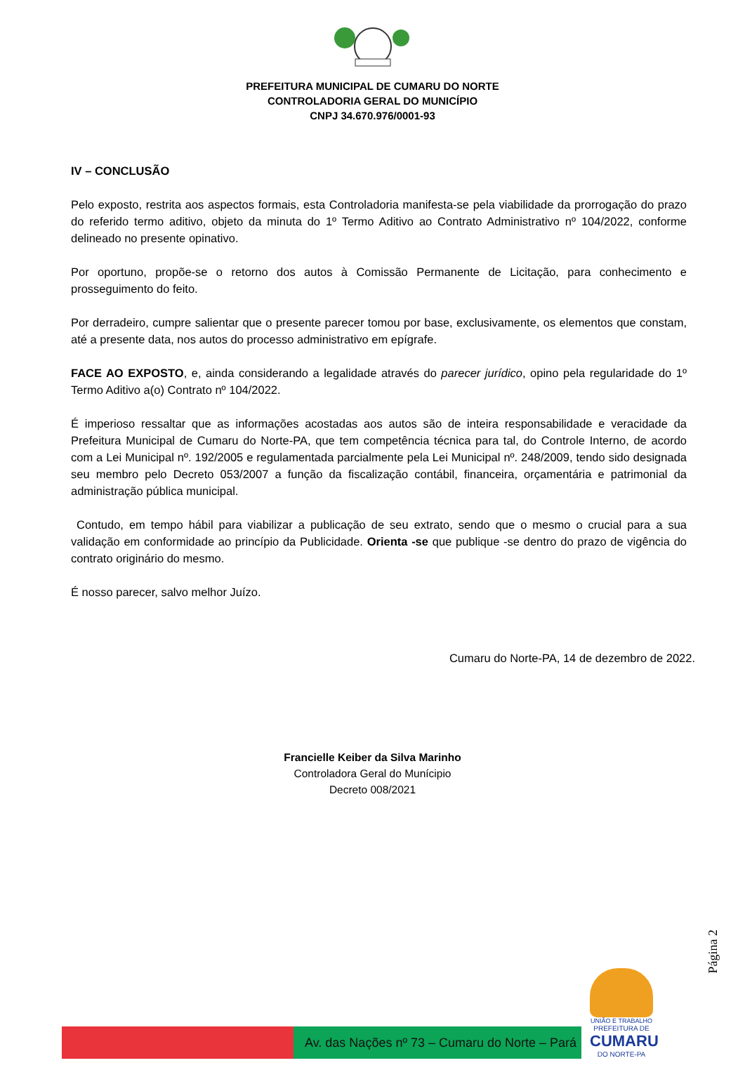PREFEITURA MUNICIPAL DE CUMARU DO NORTE
CONTROLADORIA GERAL DO MUNICÍPIO
CNPJ 34.670.976/0001-93
IV – CONCLUSÃO
Pelo exposto, restrita aos aspectos formais, esta Controladoria manifesta-se pela viabilidade da prorrogação do prazo do referido termo aditivo, objeto da minuta do 1º Termo Aditivo ao Contrato Administrativo nº 104/2022, conforme delineado no presente opinativo.
Por oportuno, propõe-se o retorno dos autos à Comissão Permanente de Licitação, para conhecimento e prosseguimento do feito.
Por derradeiro, cumpre salientar que o presente parecer tomou por base, exclusivamente, os elementos que constam, até a presente data, nos autos do processo administrativo em epígrafe.
FACE AO EXPOSTO, e, ainda considerando a legalidade através do parecer jurídico, opino pela regularidade do 1º Termo Aditivo a(o) Contrato nº 104/2022.
É imperioso ressaltar que as informações acostadas aos autos são de inteira responsabilidade e veracidade da Prefeitura Municipal de Cumaru do Norte-PA, que tem competência técnica para tal, do Controle Interno, de acordo com a Lei Municipal nº. 192/2005 e regulamentada parcialmente pela Lei Municipal nº. 248/2009, tendo sido designada seu membro pelo Decreto 053/2007 a função da fiscalização contábil, financeira, orçamentária e patrimonial da administração pública municipal.
Contudo, em tempo hábil para viabilizar a publicação de seu extrato, sendo que o mesmo o crucial para a sua validação em conformidade ao princípio da Publicidade. Orienta -se que publique -se dentro do prazo de vigência do contrato originário do mesmo.
É nosso parecer, salvo melhor Juízo.
Cumaru do Norte-PA, 14 de dezembro de 2022.
Francielle Keiber da Silva Marinho
Controladora Geral do Munícipio
Decreto 008/2021
Página 2
Av. das Nações nº 73 – Cumaru do Norte – Pará
UNIÃO E TRABALHO
PREFEITURA DE
CUMARU
DO NORTE-PA